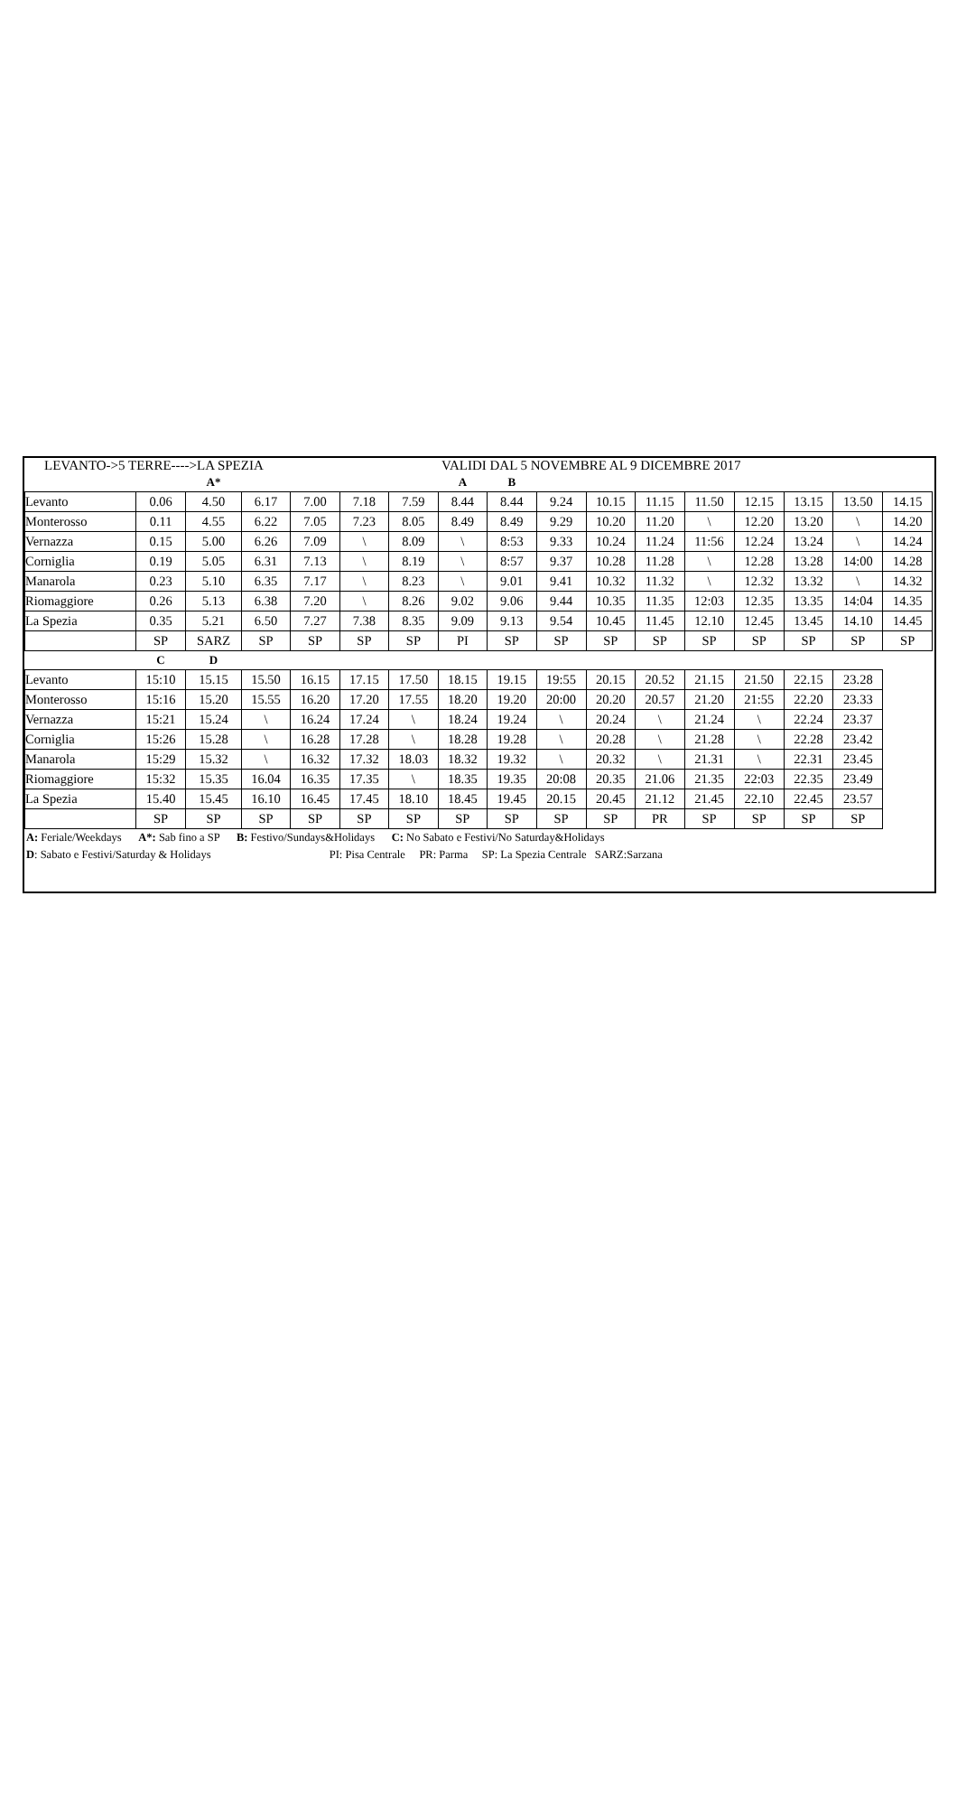LEVANTO->5 TERRE---->LA SPEZIA VALIDI DAL 5 NOVEMBRE AL 9 DICEMBRE 2017
| | | A* | | | | | A | B | | | | | | | | |
| Levanto | 0.06 | 4.50 | 6.17 | 7.00 | 7.18 | 7.59 | 8.44 | 8.44 | 9.24 | 10.15 | 11.15 | 11.50 | 12.15 | 13.15 | 13.50 | 14.15 |
| Monterosso | 0.11 | 4.55 | 6.22 | 7.05 | 7.23 | 8.05 | 8.49 | 8.49 | 9.29 | 10.20 | 11.20 | \ | 12.20 | 13.20 | \ | 14.20 |
| Vernazza | 0.15 | 5.00 | 6.26 | 7.09 | \ | 8.09 | \ | 8:53 | 9.33 | 10.24 | 11.24 | 11:56 | 12.24 | 13.24 | \ | 14.24 |
| Corniglia | 0.19 | 5.05 | 6.31 | 7.13 | \ | 8.19 | \ | 8:57 | 9.37 | 10.28 | 11.28 | \ | 12.28 | 13.28 | 14:00 | 14.28 |
| Manarola | 0.23 | 5.10 | 6.35 | 7.17 | \ | 8.23 | \ | 9.01 | 9.41 | 10.32 | 11.32 | \ | 12.32 | 13.32 | \ | 14.32 |
| Riomaggiore | 0.26 | 5.13 | 6.38 | 7.20 | \ | 8.26 | 9.02 | 9.06 | 9.44 | 10.35 | 11.35 | 12:03 | 12.35 | 13.35 | 14:04 | 14.35 |
| La Spezia | 0.35 | 5.21 | 6.50 | 7.27 | 7.38 | 8.35 | 9.09 | 9.13 | 9.54 | 10.45 | 11.45 | 12.10 | 12.45 | 13.45 | 14.10 | 14.45 |
| | SP | SARZ | SP | SP | SP | SP | PI | SP | SP | SP | SP | SP | SP | SP | SP | SP |
| | C | D | | | | | | | | | | | | | | |
| Levanto | 15:10 | 15.15 | 15.50 | 16.15 | 17.15 | 17.50 | 18.15 | 19.15 | 19:55 | 20.15 | 20.52 | 21.15 | 21.50 | 22.15 | 23.28 | |
| Monterosso | 15:16 | 15.20 | 15.55 | 16.20 | 17.20 | 17.55 | 18.20 | 19.20 | 20:00 | 20.20 | 20.57 | 21.20 | 21:55 | 22.20 | 23.33 | |
| Vernazza | 15:21 | 15.24 | \ | 16.24 | 17.24 | \ | 18.24 | 19.24 | \ | 20.24 | \ | 21.24 | \ | 22.24 | 23.37 | |
| Corniglia | 15:26 | 15.28 | \ | 16.28 | 17.28 | \ | 18.28 | 19.28 | \ | 20.28 | \ | 21.28 | \ | 22.28 | 23.42 | |
| Manarola | 15:29 | 15.32 | \ | 16.32 | 17.32 | 18.03 | 18.32 | 19.32 | \ | 20.32 | \ | 21.31 | \ | 22.31 | 23.45 | |
| Riomaggiore | 15:32 | 15.35 | 16.04 | 16.35 | 17.35 | \ | 18.35 | 19.35 | 20:08 | 20.35 | 21.06 | 21.35 | 22:03 | 22.35 | 23.49 | |
| La Spezia | 15.40 | 15.45 | 16.10 | 16.45 | 17.45 | 18.10 | 18.45 | 19.45 | 20.15 | 20.45 | 21.12 | 21.45 | 22.10 | 22.45 | 23.57 | |
| | SP | SP | SP | SP | SP | SP | SP | SP | SP | SP | PR | SP | SP | SP | SP | |
A: Feriale/Weekdays A*: Sab fino a SP B: Festivo/Sundays&Holidays C: No Sabato e Festivi/No Saturday&Holidays
D: Sabato e Festivi/Saturday & Holidays PI: Pisa Centrale PR: Parma SP: La Spezia Centrale SARZ:Sarzana